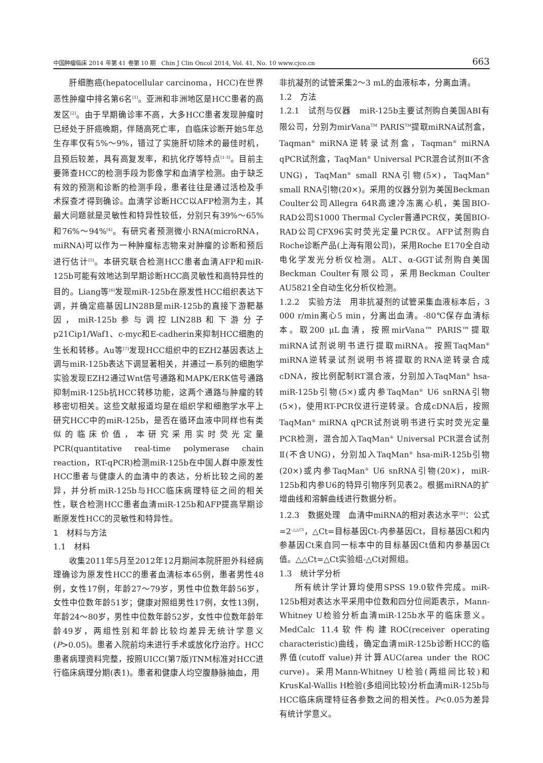中国肿瘤临床 2014 年第 41 卷第 10 期　Chin J Clin Oncol 2014, Vol. 41, No. 10 www.cjco.cn 663
肝细胞癌(hepatocellular carcinoma，HCC)在世界恶性肿瘤中排名第6名<sup>[1]</sup>。亚洲和非洲地区是HCC患者的高发区<sup>[2]</sup>。由于早期确诊率不高，大多HCC患者发现肿瘤时已经处于肝癌晚期，伴随高死亡率，自临床诊断开始5年总生存率仅有5%～9%，错过了实施肝切除术的最佳时机，且预后较差，具有高复发率，和抗化疗等特点<sup>[1-3]</sup>。目前主要筛查HCC的检测手段为影像学和血清学检测。由于缺乏有效的预测和诊断的检测手段，患者往往是通过活检及手术探查才得到确诊。血清学诊断HCC以AFP检测为主，其最大问题就是灵敏性和特异性较低，分别只有39%～65%和76%～94%<sup>[4]</sup>。有研究者预测微小RNA(microRNA，miRNA)可以作为一种肿瘤标志物来对肿瘤的诊断和预后进行估计<sup>[5]</sup>。本研究联合检测HCC患者血清AFP和miR-125b可能有效地达到早期诊断HCC高灵敏性和高特异性的目的。Liang等<sup>[6]</sup>发现miR-125b在原发性HCC组织表达下调，并确定癌基因LIN28B是miR-125b的直接下游靶基因，miR-125b参与调控LIN28B和下游分子p21Cip1/Waf1、c-myc和E-cadherin来抑制HCC细胞的生长和转移。Au等<sup>[7]</sup>发现HCC组织中的EZH2基因表达上调与miR-125b表达下调显著相关，并通过一系列的细胞学实验发现EZH2通过Wnt信号通路和MAPK/ERK信号通路抑制miR-125b抗HCC转移功能，这两个通路与肿瘤的转移密切相关。这些文献报道均是在组织学和细胞学水平上研究HCC中的miR-125b，是否在循环血液中同样也有类似的临床价值，本研究采用实时荧光定量PCR(quantitative real-time polymerase chain reaction，RT-qPCR)检测miR-125b在中国人群中原发性HCC患者与健康人的血清中的表达，分析比较之间的差异，并分析miR-125b与HCC临床病理特征之间的相关性，联合检测HCC患者血清miR-125b和AFP提高早期诊断原发性HCC的灵敏性和特异性。
1　材料与方法
1.1　材料
收集2011年5月至2012年12月期间本院肝胆外科经病理确诊为原发性HCC的患者血清标本65例，患者男性48例，女性17例，年龄27～79岁，男性中位数年龄56岁，女性中位数年龄51岁；健康对照组男性17例，女性13例，年龄24～80岁，男性中位数年龄52岁，女性中位数年龄年龄49岁，两组性别和年龄比较均差异无统计学意义(P>0.05)。患者入院前均未进行手术或放化疗治疗。HCC患者病理资料完整，按照UICC(第7版)TNM标准对HCC进行临床病理分期(表1)。患者和健康人均空腹静脉抽血，用
非抗凝剂的试管采集2～3 mL的血液标本，分离血清。
1.2　方法
1.2.1　试剂与仪器　miR-125b主要试剂购自美国ABI有限公司，分别为mirVana<sup>TM</sup> PARIS<sup>TM</sup>提取miRNA试剂盒，Taqman<sup>®</sup> miRNA逆转录试剂盒，Taqman<sup>®</sup> miRNA qPCR试剂盒，TaqMan<sup>®</sup> Universal PCR混合试剂Ⅱ(不含UNG)，TaqMan<sup>®</sup> small RNA引物(5×)，TaqMan<sup>®</sup> small RNA引物(20×)。采用的仪器分别为美国Beckman Coulter公司Allegra 64R高速冷冻离心机，美国BIO-RAD公司S1000 Thermal Cycler普通PCR仪，美国BIO-RAD公司CFX96实时荧光定量PCR仪。AFP试剂购自Roche诊断产品(上海有限公司)，采用Roche E170全自动电化学发光分析仪检测。ALT、α-GGT试剂购自美国Beckman Coulter有限公司，采用Beckman Coulter AU5821全自动生化分析仪检测。
1.2.2　实验方法　用非抗凝剂的试管采集血液标本后，3 000 r/min离心5 min，分离出血清。-80℃保存血清标本。取200 μL血清，按照mirVana™ PARIS™提取miRNA试剂说明书进行提取miRNA。按照TaqMan<sup>®</sup> miRNA逆转录试剂说明书将提取的RNA逆转录合成cDNA，按比例配制RT混合液，分别加入TaqMan<sup>®</sup> hsa-miR-125b引物(5×)或内参TaqMan<sup>®</sup> U6 snRNA引物(5×)，使用RT-PCR仪进行逆转录。合成cDNA后，按照TaqMan<sup>®</sup> miRNA qPCR试剂说明书进行实时荧光定量PCR检测，混合加入TaqMan<sup>®</sup> Universal PCR混合试剂Ⅱ(不含UNG)，分别加入TaqMan<sup>®</sup> hsa-miR-125b引物(20×)或内参TaqMan<sup>®</sup> U6 snRNA引物(20×)，miR-125b和内参U6的特异引物序列见表2。根据miRNA的扩增曲线和溶解曲线进行数据分析。
1.2.3　数据处理　血清中miRNA的相对表达水平<sup>[8]</sup>：公式=2<sup>-△△Ct</sup>，△Ct=目标基因Ct-内参基因Ct，目标基因Ct和内参基因Ct来自同一标本中的目标基因Ct值和内参基因Ct值。△△Ct=△Ct实验组-△Ct对照组。
1.3　统计学分析
所有统计学计算均使用SPSS 19.0软件完成。miR-125b相对表达水平采用中位数和四分位间距表示，Mann-Whitney U检验分析血清miR-125b水平的临床意义。MedCalc 11.4软件构建ROC(receiver operating characteristic)曲线，确定血清miR-125b诊断HCC的临界值(cutoff value)并计算AUC(area under the ROC curve)。采用Mann-Whitney U检验(两组间比较)和KrusKal-Wallis H检验(多组间比较)分析血清miR-125b与HCC临床病理特征各参数之间的相关性。P<0.05为差异有统计学意义。